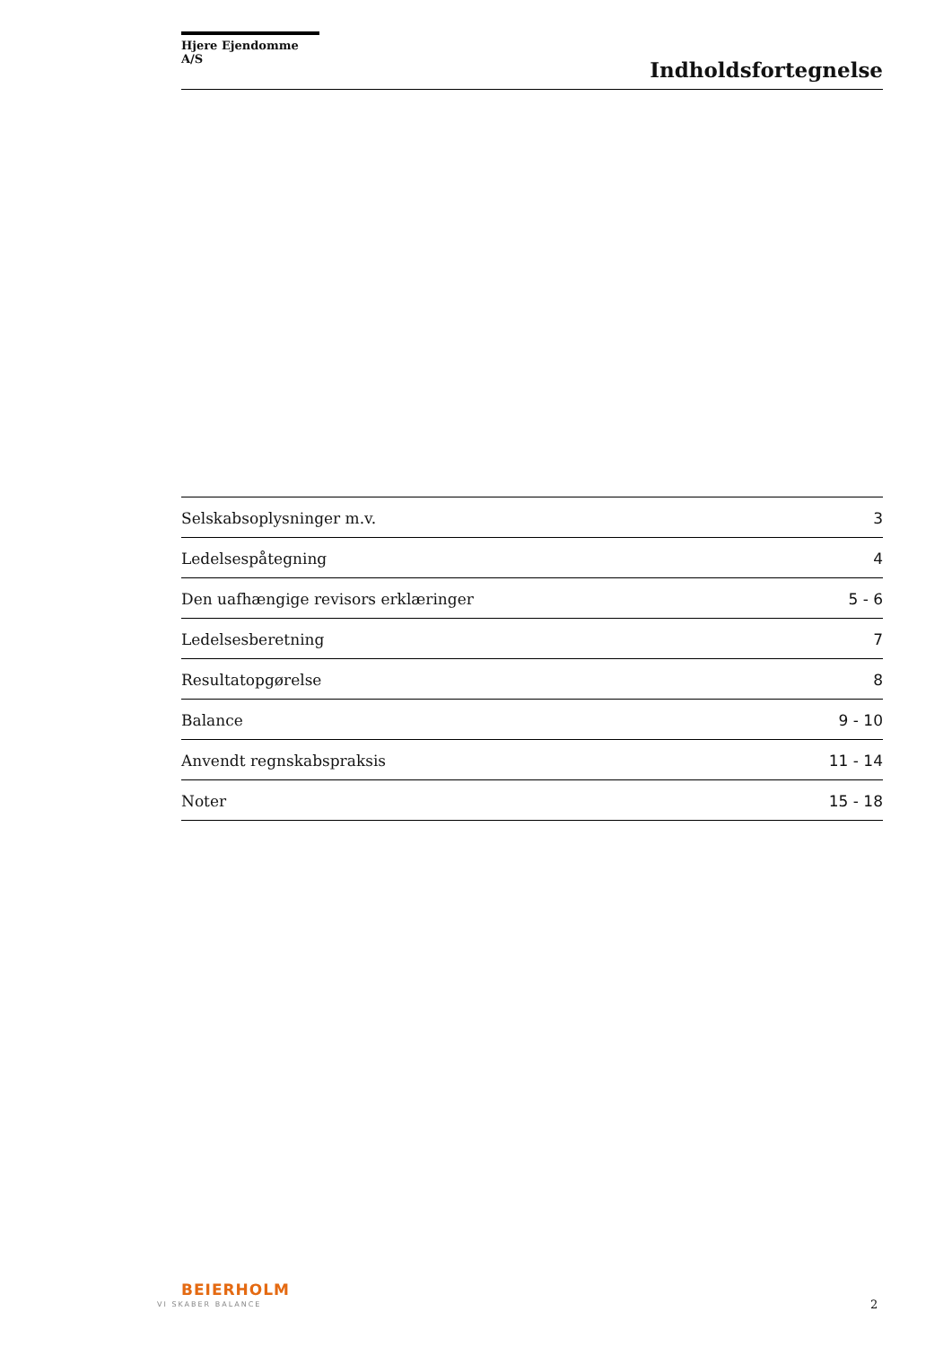Hjere Ejendomme A/S
Indholdsfortegnelse
Selskabsoplysninger m.v. 3
Ledelsespåtegning 4
Den uafhængige revisors erklæringer 5 - 6
Ledelsesberetning 7
Resultatopgørelse 8
Balance 9 - 10
Anvendt regnskabspraksis 11 - 14
Noter 15 - 18
BEIERHOLM
VI SKABER BALANCE 2